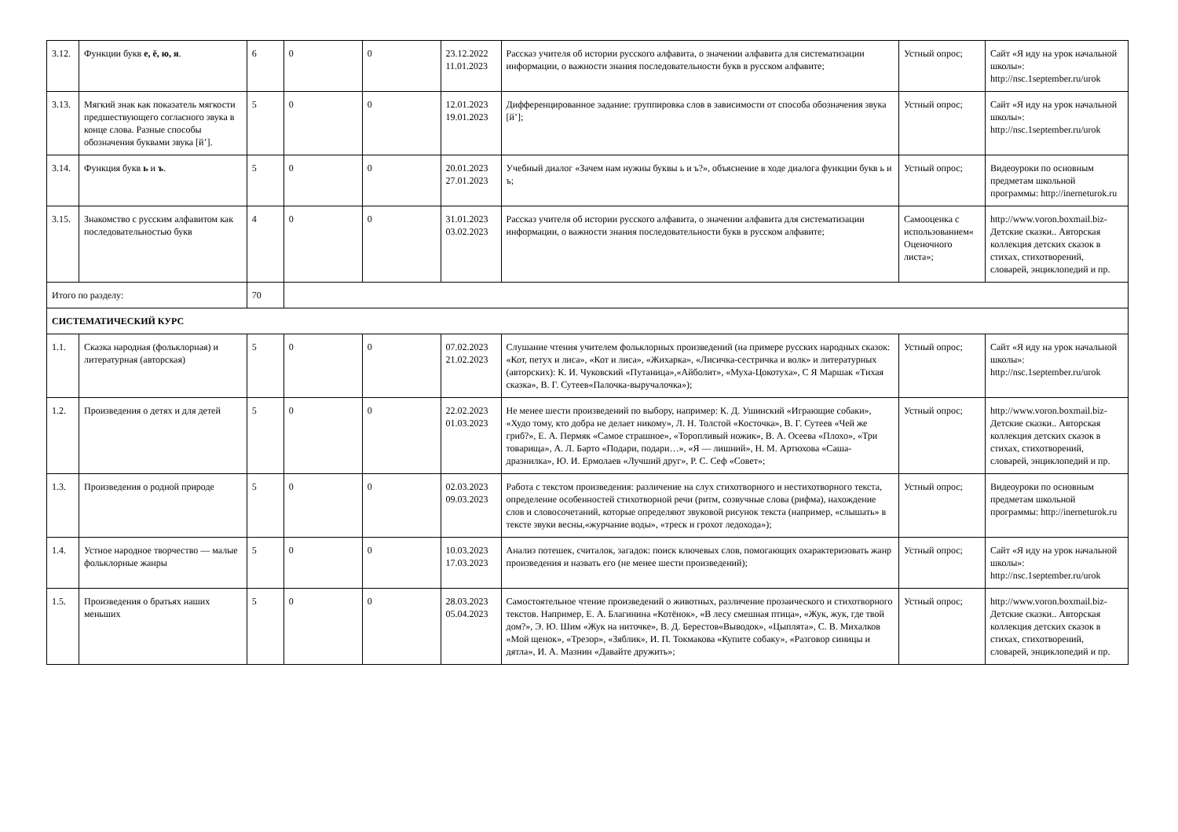| 3.12. | Функции букв е, ё, ю, я . | 6 | 0 | 0 | 23.12.2022 11.01.2023 | Рассказ учителя об истории русского алфавита, о значении алфавита для систематизации информации, о важности знания последовательности букв в русском алфавите; | Устный опрос; | Сайт «Я иду на урок начальной школы»: http://nsc.1september.ru/urok |
| 3.13. | Мягкий знак как показатель мягкости предшествующего согласного звука в конце слова. Разные способы обозначения буквами звука [й’]. | 5 | 0 | 0 | 12.01.2023 19.01.2023 | Дифференцированное задание: группировка слов в зависимости от способа обозначения звука [й’]; | Устный опрос; | Сайт «Я иду на урок начальной школы»: http://nsc.1september.ru/urok |
| 3.14. | Функция букв ь и ъ . | 5 | 0 | 0 | 20.01.2023 27.01.2023 | Учебный диалог «Зачем нам нужны буквы ь и ъ?», объяснение в ходе диалога функции букв ь и ъ; | Устный опрос; | Видеоуроки по основным предметам школьной программы: http://inerneturok.ru |
| 3.15. | Знакомство с русским алфавитом как последовательностью букв | 4 | 0 | 0 | 31.01.2023 03.02.2023 | Рассказ учителя об истории русского алфавита, о значении алфавита для систематизации информации, о важности знания последовательности букв в русском алфавите; | Самооценка с использованием« Оценочного листа»; | http://www.voron.boxmail.biz- Детские сказки.. Авторская коллекция детских сказок в стихах, стихотворений, словарей, энциклопедий и пр. |
| Итого по разделу: | | 70 | | | | | | |
| СИСТЕМАТИЧЕСКИЙ КУРС | | | | | | | | |
| 1.1. | Сказка народная (фольклорная) и литературная (авторская) | 5 | 0 | 0 | 07.02.2023 21.02.2023 | Слушание чтения учителем фольклорных произведений (на примере русских народных сказок: «Кот, петух и лиса», «Кот и лиса», «Жихарка», «Лисичка-сестричка и волк» и литературных (авторских): К. И. Чуковский «Путаница»,«Айболит», «Муха-Цокотуха», С Я Маршак «Тихая сказка», В. Г. Сутеев«Палочка-выручалочка»); | Устный опрос; | Сайт «Я иду на урок начальной школы»: http://nsc.1september.ru/urok |
| 1.2. | Произведения о детях и для детей | 5 | 0 | 0 | 22.02.2023 01.03.2023 | Не менее шести произведений по выбору, например: К. Д. Ушинский «Играющие собаки», «Худо тому, кто добра не делает никому», Л. Н. Толстой «Косточка», В. Г. Сутеев «Чей же гриб?», Е. А. Пермяк «Самое страшное», «Торопливый ножик», В. А. Осеева «Плохо», «Три товарища», А. Л. Барто «Подари, подари…», «Я — лишний», Н. М. Артюхова «Саша-дразнилка», Ю. И. Ермолаев «Лучший друг», Р. С. Сеф «Совет»; | Устный опрос; | http://www.voron.boxmail.biz- Детские сказки.. Авторская коллекция детских сказок в стихах, стихотворений, словарей, энциклопедий и пр. |
| 1.3. | Произведения о родной природе | 5 | 0 | 0 | 02.03.2023 09.03.2023 | Работа с текстом произведения: различение на слух стихотворного и нестихотворного текста, определение особенностей стихотворной речи (ритм, созвучные слова (рифма), нахождение слов и словосочетаний, которые определяют звуковой рисунок текста (например, «слышать» в тексте звуки весны,«журчание воды», «треск и грохот ледохода»); | Устный опрос; | Видеоуроки по основным предметам школьной программы: http://inerneturok.ru |
| 1.4. | Устное народное творчество — малые фольклорные жанры | 5 | 0 | 0 | 10.03.2023 17.03.2023 | Анализ потешек, считалок, загадок: поиск ключевых слов, помогающих охарактеризовать жанр произведения и назвать его (не менее шести произведений); | Устный опрос; | Сайт «Я иду на урок начальной школы»: http://nsc.1september.ru/urok |
| 1.5. | Произведения о братьях наших меньших | 5 | 0 | 0 | 28.03.2023 05.04.2023 | Самостоятельное чтение произведений о животных, различение прозаического и стихотворного текстов. Например, Е. А. Благинина «Котёнок», «В лесу смешная птица», «Жук, жук, где твой дом?», Э. Ю. Шим «Жук на ниточке», В. Д. Берестов«Выводок», «Цыплята», С. В. Михалков «Мой щенок», «Трезор», «Зяблик», И. П. Токмакова «Купите собаку», «Разговор синицы и дятла», И. А. Мазнин «Давайте дружить»; | Устный опрос; | http://www.voron.boxmail.biz- Детские сказки.. Авторская коллекция детских сказок в стихах, стихотворений, словарей, энциклопедий и пр. |